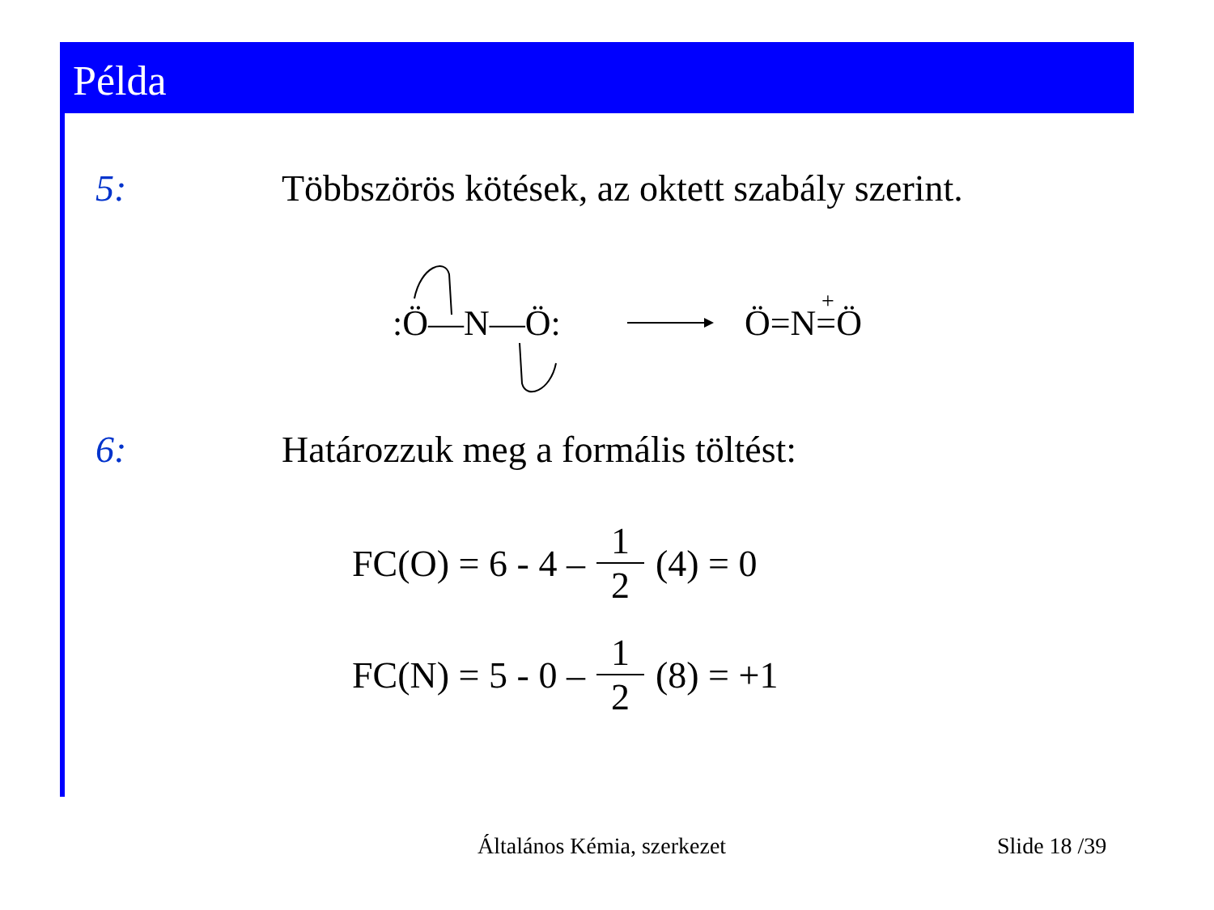Példa
5: Többszörös kötések, az oktett szabály szerint.
:Ö—N—Ö:
Ö=N=Ö
+
6: Határozzuk meg a formális töltést:
FC(O) = 6 - 4 – 1 2 (4) = 0
FC(N) = 5 - 0 – 1 2 (8) = +1
Általános Kémia, szerkezet Slide 18 /39